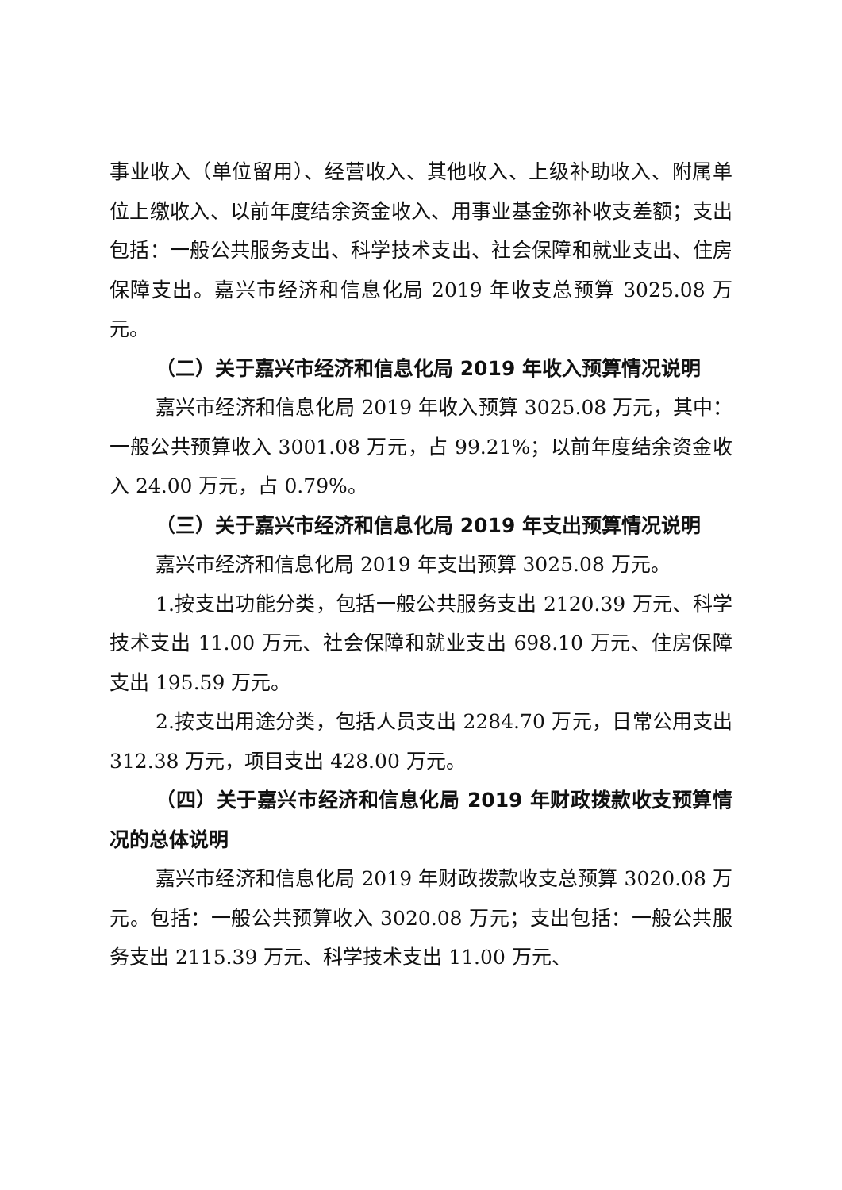事业收入（单位留用）、经营收入、其他收入、上级补助收入、附属单位上缴收入、以前年度结余资金收入、用事业基金弥补收支差额；支出包括：一般公共服务支出、科学技术支出、社会保障和就业支出、住房保障支出。嘉兴市经济和信息化局 2019 年收支总预算 3025.08 万元。
（二）关于嘉兴市经济和信息化局 2019 年收入预算情况说明
嘉兴市经济和信息化局 2019 年收入预算 3025.08 万元，其中：一般公共预算收入 3001.08 万元，占 99.21%；以前年度结余资金收入 24.00 万元，占 0.79%。
（三）关于嘉兴市经济和信息化局 2019 年支出预算情况说明
嘉兴市经济和信息化局 2019 年支出预算 3025.08 万元。
1.按支出功能分类，包括一般公共服务支出 2120.39 万元、科学技术支出 11.00 万元、社会保障和就业支出 698.10 万元、住房保障支出 195.59 万元。
2.按支出用途分类，包括人员支出 2284.70 万元，日常公用支出 312.38 万元，项目支出 428.00 万元。
（四）关于嘉兴市经济和信息化局 2019 年财政拨款收支预算情况的总体说明
嘉兴市经济和信息化局 2019 年财政拨款收支总预算 3020.08 万元。包括：一般公共预算收入 3020.08 万元；支出包括：一般公共服务支出 2115.39 万元、科学技术支出 11.00 万元、